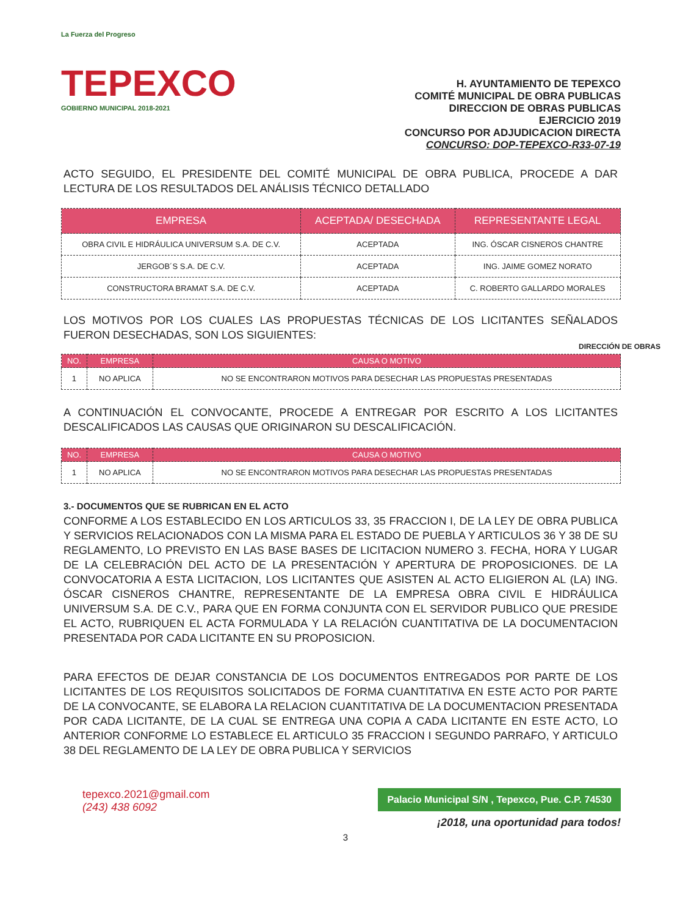La Fuerza del Progreso
TEPEXCO
GOBIERNO MUNICIPAL 2018-2021
H. AYUNTAMIENTO DE TEPEXCO
COMITÉ MUNICIPAL DE OBRA PUBLICAS
DIRECCION DE OBRAS PUBLICAS
EJERCICIO 2019
CONCURSO POR ADJUDICACION DIRECTA
CONCURSO: DOP-TEPEXCO-R33-07-19
ACTO SEGUIDO, EL PRESIDENTE DEL COMITÉ MUNICIPAL DE OBRA PUBLICA, PROCEDE A DAR LECTURA DE LOS RESULTADOS DEL ANÁLISIS TÉCNICO DETALLADO
| EMPRESA | ACEPTADA/ DESECHADA | REPRESENTANTE LEGAL |
| --- | --- | --- |
| OBRA CIVIL E HIDRÁULICA UNIVERSUM S.A. DE C.V. | ACEPTADA | ING. ÓSCAR CISNEROS CHANTRE |
| JERGOB´S S.A. DE C.V. | ACEPTADA | ING. JAIME GOMEZ NORATO |
| CONSTRUCTORA BRAMAT S.A. DE C.V. | ACEPTADA | C. ROBERTO GALLARDO MORALES |
LOS MOTIVOS POR LOS CUALES LAS PROPUESTAS TÉCNICAS DE LOS LICITANTES SEÑALADOS FUERON DESECHADAS, SON LOS SIGUIENTES:
DIRECCIÓN DE OBRAS
| NO. | EMPRESA | CAUSA O MOTIVO |
| --- | --- | --- |
| 1 | NO APLICA | NO SE ENCONTRARON MOTIVOS PARA DESECHAR LAS PROPUESTAS PRESENTADAS |
A CONTINUACIÓN EL CONVOCANTE, PROCEDE A ENTREGAR POR ESCRITO A LOS LICITANTES DESCALIFICADOS LAS CAUSAS QUE ORIGINARON SU DESCALIFICACIÓN.
| NO. | EMPRESA | CAUSA O MOTIVO |
| --- | --- | --- |
| 1 | NO APLICA | NO SE ENCONTRARON MOTIVOS PARA DESECHAR LAS PROPUESTAS PRESENTADAS |
3.- DOCUMENTOS QUE SE RUBRICAN EN EL ACTO
CONFORME A LOS ESTABLECIDO EN LOS ARTICULOS 33, 35 FRACCION I, DE LA LEY DE OBRA PUBLICA Y SERVICIOS RELACIONADOS CON LA MISMA PARA EL ESTADO DE PUEBLA Y ARTICULOS 36 Y 38 DE SU REGLAMENTO, LO PREVISTO EN LAS BASE BASES DE LICITACION NUMERO 3. FECHA, HORA Y LUGAR DE LA CELEBRACIÓN DEL ACTO DE LA PRESENTACIÓN Y APERTURA DE PROPOSICIONES. DE LA CONVOCATORIA A ESTA LICITACION, LOS LICITANTES QUE ASISTEN AL ACTO ELIGIERON AL (LA) ING. ÓSCAR CISNEROS CHANTRE, REPRESENTANTE DE LA EMPRESA OBRA CIVIL E HIDRÁULICA UNIVERSUM S.A. DE C.V., PARA QUE EN FORMA CONJUNTA CON EL SERVIDOR PUBLICO QUE PRESIDE EL ACTO, RUBRIQUEN EL ACTA FORMULADA Y LA RELACIÓN CUANTITATIVA DE LA DOCUMENTACION PRESENTADA POR CADA LICITANTE EN SU PROPOSICION.
PARA EFECTOS DE DEJAR CONSTANCIA DE LOS DOCUMENTOS ENTREGADOS POR PARTE DE LOS LICITANTES DE LOS REQUISITOS SOLICITADOS DE FORMA CUANTITATIVA EN ESTE ACTO POR PARTE DE LA CONVOCANTE, SE ELABORA LA RELACION CUANTITATIVA DE LA DOCUMENTACION PRESENTADA POR CADA LICITANTE, DE LA CUAL SE ENTREGA UNA COPIA A CADA LICITANTE EN ESTE ACTO, LO ANTERIOR CONFORME LO ESTABLECE EL ARTICULO 35 FRACCION I SEGUNDO PARRAFO, Y ARTICULO 38 DEL REGLAMENTO DE LA LEY DE OBRA PUBLICA Y SERVICIOS
tepexco.2021@gmail.com
(243) 438 6092
Palacio Municipal S/N , Tepexco, Pue. C.P. 74530
¡2018, una oportunidad para todos!
3